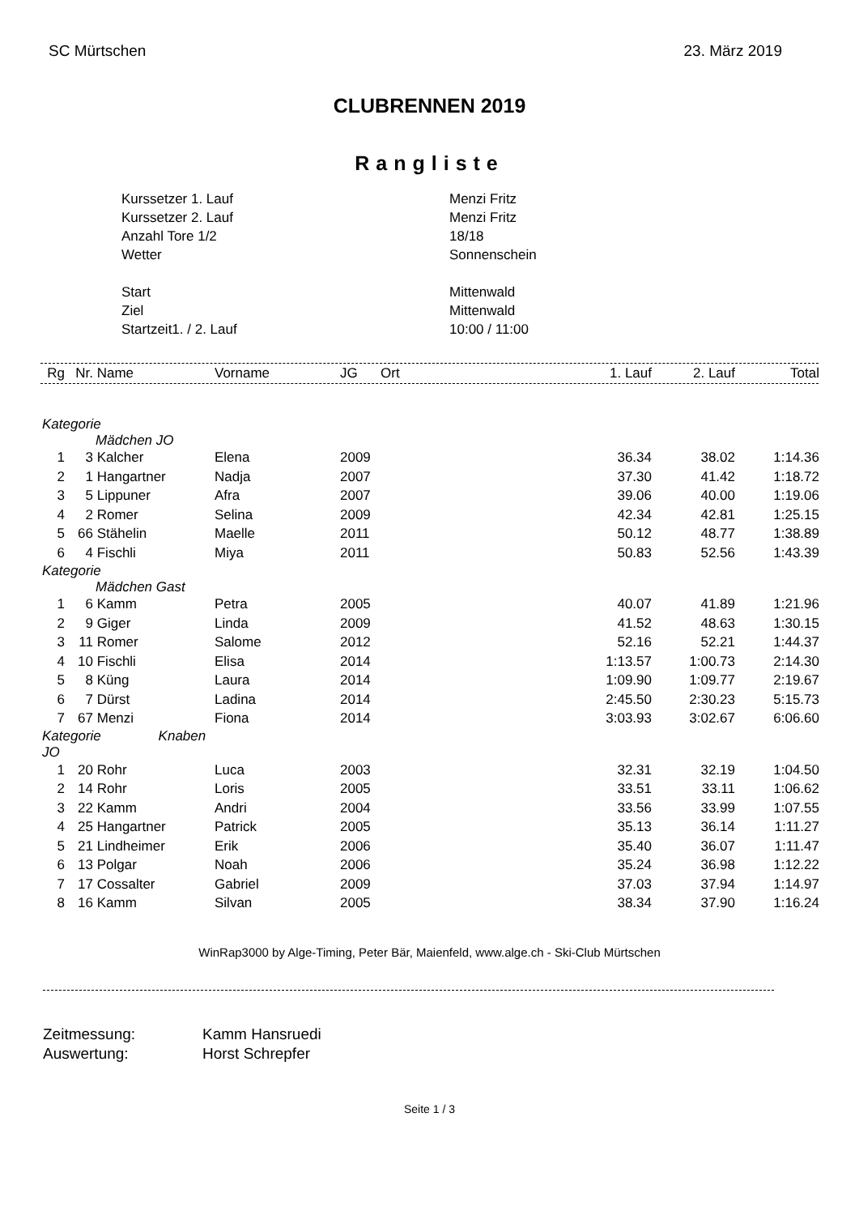SC Mürtschen 23. März 2019
CLUBRENNEN 2019
Rangliste
| Kurssetzer 1. Lauf | Menzi Fritz |
| Kurssetzer 2. Lauf | Menzi Fritz |
| Anzahl Tore 1/2 | 18/18 |
| Wetter | Sonnenschein |
| Start | Mittenwald |
| Ziel | Mittenwald |
| Startzeit1. / 2. Lauf | 10:00 / 11:00 |
| Rg | Nr. | Name | Vorname | JG | Ort | 1. Lauf | 2. Lauf | Total |
| --- | --- | --- | --- | --- | --- | --- | --- | --- |
| Kategorie Mädchen JO | | | | | | | | |
| 1 | 3 | Kalcher | Elena | 2009 | | 36.34 | 38.02 | 1:14.36 |
| 2 | 1 | Hangartner | Nadja | 2007 | | 37.30 | 41.42 | 1:18.72 |
| 3 | 5 | Lippuner | Afra | 2007 | | 39.06 | 40.00 | 1:19.06 |
| 4 | 2 | Romer | Selina | 2009 | | 42.34 | 42.81 | 1:25.15 |
| 5 | 66 | Stähelin | Maelle | 2011 | | 50.12 | 48.77 | 1:38.89 |
| 6 | 4 | Fischli | Miya | 2011 | | 50.83 | 52.56 | 1:43.39 |
| Kategorie Mädchen Gast | | | | | | | | |
| 1 | 6 | Kamm | Petra | 2005 | | 40.07 | 41.89 | 1:21.96 |
| 2 | 9 | Giger | Linda | 2009 | | 41.52 | 48.63 | 1:30.15 |
| 3 | 11 | Romer | Salome | 2012 | | 52.16 | 52.21 | 1:44.37 |
| 4 | 10 | Fischli | Elisa | 2014 | | 1:13.57 | 1:00.73 | 2:14.30 |
| 5 | 8 | Küng | Laura | 2014 | | 1:09.90 | 1:09.77 | 2:19.67 |
| 6 | 7 | Dürst | Ladina | 2014 | | 2:45.50 | 2:30.23 | 5:15.73 |
| 7 | 67 | Menzi | Fiona | 2014 | | 3:03.93 | 3:02.67 | 6:06.60 |
| Kategorie Knaben JO | | | | | | | | |
| 1 | 20 | Rohr | Luca | 2003 | | 32.31 | 32.19 | 1:04.50 |
| 2 | 14 | Rohr | Loris | 2005 | | 33.51 | 33.11 | 1:06.62 |
| 3 | 22 | Kamm | Andri | 2004 | | 33.56 | 33.99 | 1:07.55 |
| 4 | 25 | Hangartner | Patrick | 2005 | | 35.13 | 36.14 | 1:11.27 |
| 5 | 21 | Lindheimer | Erik | 2006 | | 35.40 | 36.07 | 1:11.47 |
| 6 | 13 | Polgar | Noah | 2006 | | 35.24 | 36.98 | 1:12.22 |
| 7 | 17 | Cossalter | Gabriel | 2009 | | 37.03 | 37.94 | 1:14.97 |
| 8 | 16 | Kamm | Silvan | 2005 | | 38.34 | 37.90 | 1:16.24 |
WinRap3000 by Alge-Timing, Peter Bär, Maienfeld, www.alge.ch - Ski-Club Mürtschen
| Zeitmessung: | Kamm Hansruedi |
| Auswertung: | Horst Schrepfer |
Seite 1 / 3